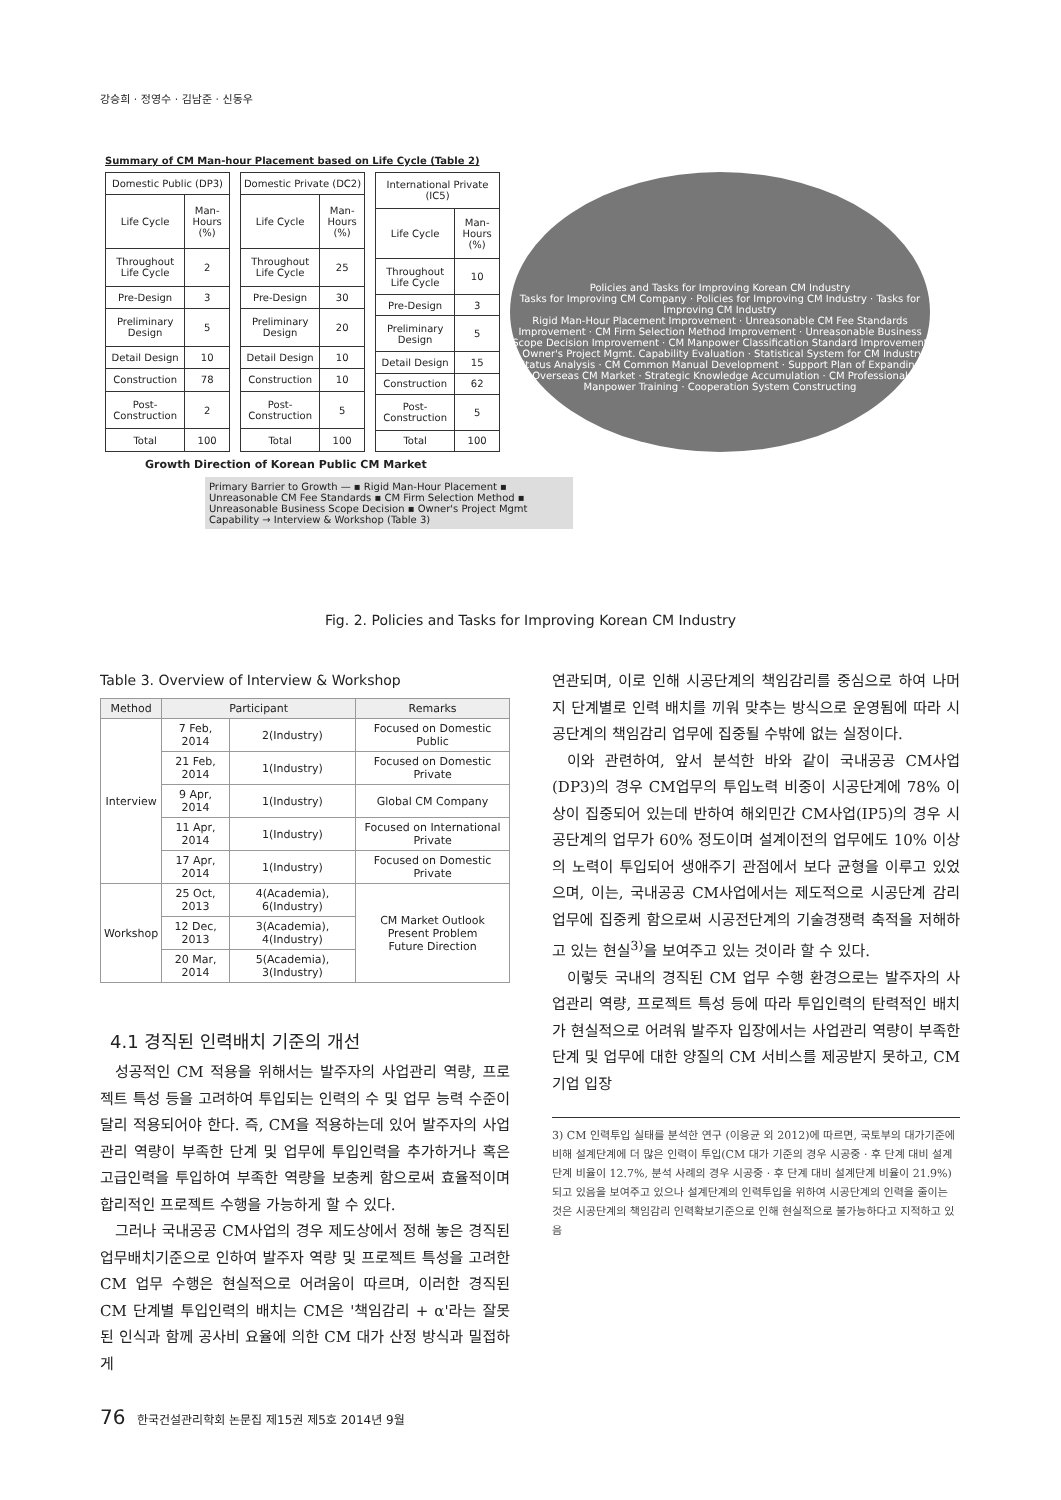강승희 · 정영수 · 김남준 · 신동우
Summary of CM Man-hour Placement based on Life Cycle (Table 2)
| Domestic Public (DP3) | |
| Life Cycle | Man-Hours (%) |
| Throughout Life Cycle | 2 |
| Pre-Design | 3 |
| Preliminary Design | 5 |
| Detail Design | 10 |
| Construction | 78 |
| Post-Construction | 2 |
| Total | 100 |
| Domestic Private (DC2) | |
| Life Cycle | Man-Hours (%) |
| Throughout Life Cycle | 25 |
| Pre-Design | 30 |
| Preliminary Design | 20 |
| Detail Design | 10 |
| Construction | 10 |
| Post-Construction | 5 |
| Total | 100 |
| International Private (IC5) | |
| Life Cycle | Man-Hours (%) |
| Throughout Life Cycle | 10 |
| Pre-Design | 3 |
| Preliminary Design | 5 |
| Detail Design | 15 |
| Construction | 62 |
| Post-Construction | 5 |
| Total | 100 |
Policies and Tasks for Improving Korean CM Industry
Tasks for Improving CM Company · Policies for Improving CM Industry · Tasks for Improving CM Industry
Rigid Man-Hour Placement Improvement · Unreasonable CM Fee Standards Improvement · CM Firm Selection Method Improvement · Unreasonable Business Scope Decision Improvement · CM Manpower Classification Standard Improvement · Owner's Project Mgmt. Capability Evaluation · Statistical System for CM Industry Status Analysis · CM Common Manual Development · Support Plan of Expanding Overseas CM Market · Strategic Knowledge Accumulation · CM Professional Manpower Training · Cooperation System Constructing
Growth Direction of Korean Public CM Market
Primary Barrier to Growth — ▪ Rigid Man-Hour Placement ▪ Unreasonable CM Fee Standards ▪ CM Firm Selection Method ▪ Unreasonable Business Scope Decision ▪ Owner's Project Mgmt Capability → Interview & Workshop (Table 3)
Fig. 2. Policies and Tasks for Improving Korean CM Industry
Table 3. Overview of Interview & Workshop
| Method | Participant | | Remarks |
| --- | --- | --- | --- |
| Interview | 7 Feb, 2014 | 2(Industry) | Focused on Domestic Public |
| | 21 Feb, 2014 | 1(Industry) | Focused on Domestic Private |
| | 9 Apr, 2014 | 1(Industry) | Global CM Company |
| | 11 Apr, 2014 | 1(Industry) | Focused on International Private |
| | 17 Apr, 2014 | 1(Industry) | Focused on Domestic Private |
| Workshop | 25 Oct, 2013 | 4(Academia), 6(Industry) | CM Market Outlook Present Problem Future Direction |
| | 12 Dec, 2013 | 3(Academia), 4(Industry) | |
| | 20 Mar, 2014 | 5(Academia), 3(Industry) | |
4.1 경직된 인력배치 기준의 개선
성공적인 CM 적용을 위해서는 발주자의 사업관리 역량, 프로젝트 특성 등을 고려하여 투입되는 인력의 수 및 업무 능력 수준이 달리 적용되어야 한다. 즉, CM을 적용하는데 있어 발주자의 사업관리 역량이 부족한 단계 및 업무에 투입인력을 추가하거나 혹은 고급인력을 투입하여 부족한 역량을 보충케 함으로써 효율적이며 합리적인 프로젝트 수행을 가능하게 할 수 있다.
그러나 국내공공 CM사업의 경우 제도상에서 정해 놓은 경직된 업무배치기준으로 인하여 발주자 역량 및 프로젝트 특성을 고려한 CM 업무 수행은 현실적으로 어려움이 따르며, 이러한 경직된 CM 단계별 투입인력의 배치는 CM은 '책임감리 + α'라는 잘못된 인식과 함께 공사비 요율에 의한 CM 대가 산정 방식과 밀접하게
연관되며, 이로 인해 시공단계의 책임감리를 중심으로 하여 나머지 단계별로 인력 배치를 끼워 맞추는 방식으로 운영됨에 따라 시공단계의 책임감리 업무에 집중될 수밖에 없는 실정이다.
이와 관련하여, 앞서 분석한 바와 같이 국내공공 CM사업 (DP3)의 경우 CM업무의 투입노력 비중이 시공단계에 78% 이상이 집중되어 있는데 반하여 해외민간 CM사업(IP5)의 경우 시공단계의 업무가 60% 정도이며 설계이전의 업무에도 10% 이상의 노력이 투입되어 생애주기 관점에서 보다 균형을 이루고 있었으며, 이는, 국내공공 CM사업에서는 제도적으로 시공단계 감리업무에 집중케 함으로써 시공전단계의 기술경쟁력 축적을 저해하고 있는 현실<sup>3)</sup>을 보여주고 있는 것이라 할 수 있다.
이렇듯 국내의 경직된 CM 업무 수행 환경으로는 발주자의 사업관리 역량, 프로젝트 특성 등에 따라 투입인력의 탄력적인 배치가 현실적으로 어려워 발주자 입장에서는 사업관리 역량이 부족한 단계 및 업무에 대한 양질의 CM 서비스를 제공받지 못하고, CM 기업 입장
3) CM 인력투입 실태를 분석한 연구 (이응균 외 2012)에 따르면, 국토부의 대가기준에 비해 설계단계에 더 많은 인력이 투입(CM 대가 기준의 경우 시공중 · 후 단계 대비 설계단계 비율이 12.7%, 분석 사례의 경우 시공중 · 후 단계 대비 설계단계 비율이 21.9%)되고 있음을 보여주고 있으나 설계단계의 인력투입을 위하여 시공단계의 인력을 줄이는 것은 시공단계의 책임감리 인력확보기준으로 인해 현실적으로 불가능하다고 지적하고 있음
76 한국건설관리학회 논문집 제15권 제5호 2014년 9월